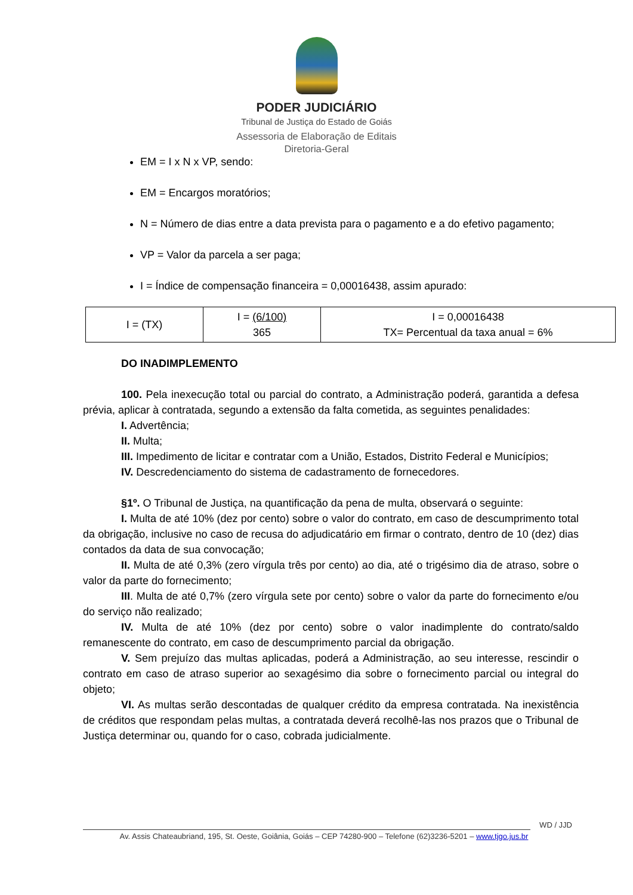PODER JUDICIÁRIO
Tribunal de Justiça do Estado de Goiás
Assessoria de Elaboração de Editais
Diretoria-Geral
EM = I x N x VP, sendo:
EM = Encargos moratórios;
N = Número de dias entre a data prevista para o pagamento e a do efetivo pagamento;
VP = Valor da parcela a ser paga;
I = Índice de compensação financeira = 0,00016438, assim apurado:
| I = (TX) | I = (6/100) 365 | I = 0,00016438 TX= Percentual da taxa anual = 6% |
DO INADIMPLEMENTO
100. Pela inexecução total ou parcial do contrato, a Administração poderá, garantida a defesa prévia, aplicar à contratada, segundo a extensão da falta cometida, as seguintes penalidades:
I. Advertência;
II. Multa;
III. Impedimento de licitar e contratar com a União, Estados, Distrito Federal e Municípios;
IV. Descredenciamento do sistema de cadastramento de fornecedores.
§1º. O Tribunal de Justiça, na quantificação da pena de multa, observará o seguinte:
I. Multa de até 10% (dez por cento) sobre o valor do contrato, em caso de descumprimento total da obrigação, inclusive no caso de recusa do adjudicatário em firmar o contrato, dentro de 10 (dez) dias contados da data de sua convocação;
II. Multa de até 0,3% (zero vírgula três por cento) ao dia, até o trigésimo dia de atraso, sobre o valor da parte do fornecimento;
III. Multa de até 0,7% (zero vírgula sete por cento) sobre o valor da parte do fornecimento e/ou do serviço não realizado;
IV. Multa de até 10% (dez por cento) sobre o valor inadimplente do contrato/saldo remanescente do contrato, em caso de descumprimento parcial da obrigação.
V. Sem prejuízo das multas aplicadas, poderá a Administração, ao seu interesse, rescindir o contrato em caso de atraso superior ao sexagésimo dia sobre o fornecimento parcial ou integral do objeto;
VI. As multas serão descontadas de qualquer crédito da empresa contratada. Na inexistência de créditos que respondam pelas multas, a contratada deverá recolhê-las nos prazos que o Tribunal de Justiça determinar ou, quando for o caso, cobrada judicialmente.
WD / JJD
Av. Assis Chateaubriand, 195, St. Oeste, Goiânia, Goiás – CEP 74280-900 – Telefone (62)3236-5201 – www.tjgo.jus.br